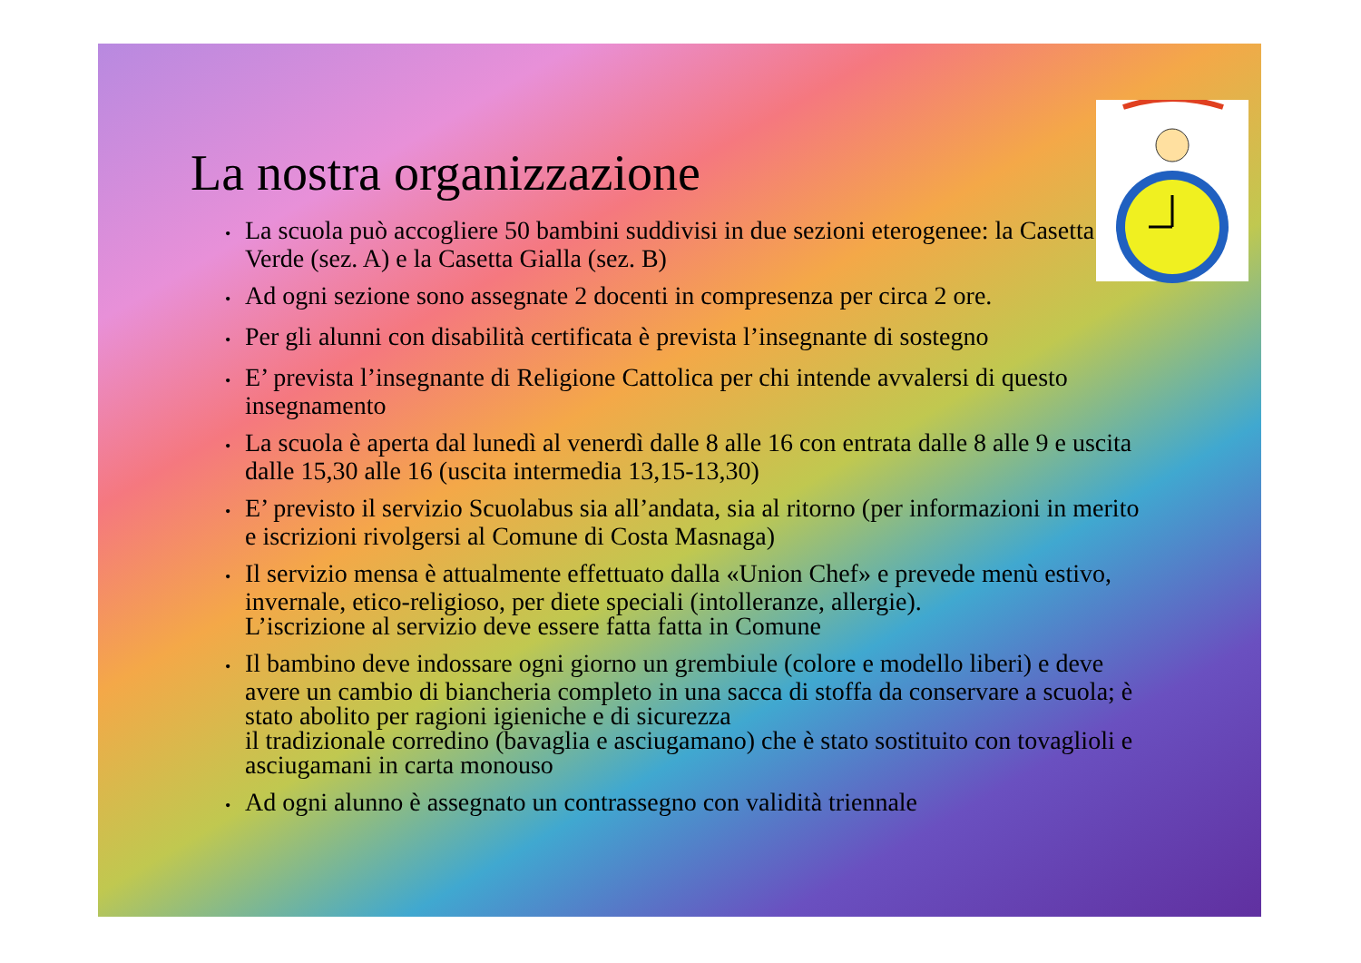La nostra organizzazione
• La scuola può accogliere 50 bambini suddivisi in due sezioni eterogenee: la Casetta Verde (sez. A) e la Casetta Gialla (sez. B)
• Ad ogni sezione sono assegnate 2 docenti in compresenza per circa 2 ore.
• Per gli alunni con disabilità certificata è prevista l’insegnante di sostegno
• E’ prevista l’insegnante di Religione Cattolica per chi intende avvalersi di questo insegnamento
• La scuola è aperta dal lunedì al venerdì dalle 8 alle 16 con entrata dalle 8 alle 9 e uscita dalle 15,30 alle 16 (uscita intermedia 13,15-13,30)
• E’ previsto il servizio Scuolabus sia all’andata, sia al ritorno (per informazioni in merito e iscrizioni rivolgersi al Comune di Costa Masnaga)
• Il servizio mensa è attualmente effettuato dalla «Union Chef» e prevede menù estivo, invernale, etico-religioso, per diete speciali (intolleranze, allergie).
L’iscrizione al servizio deve essere fatta fatta in Comune
• Il bambino deve indossare ogni giorno un grembiule (colore e modello liberi) e deve avere un cambio di biancheria completo in una sacca di stoffa da conservare a scuola; è stato abolito per ragioni igieniche e di sicurezza
il tradizionale corredino (bavaglia e asciugamano) che è stato sostituito con tovaglioli e asciugamani in carta monouso
• Ad ogni alunno è assegnato un contrassegno con validità triennale